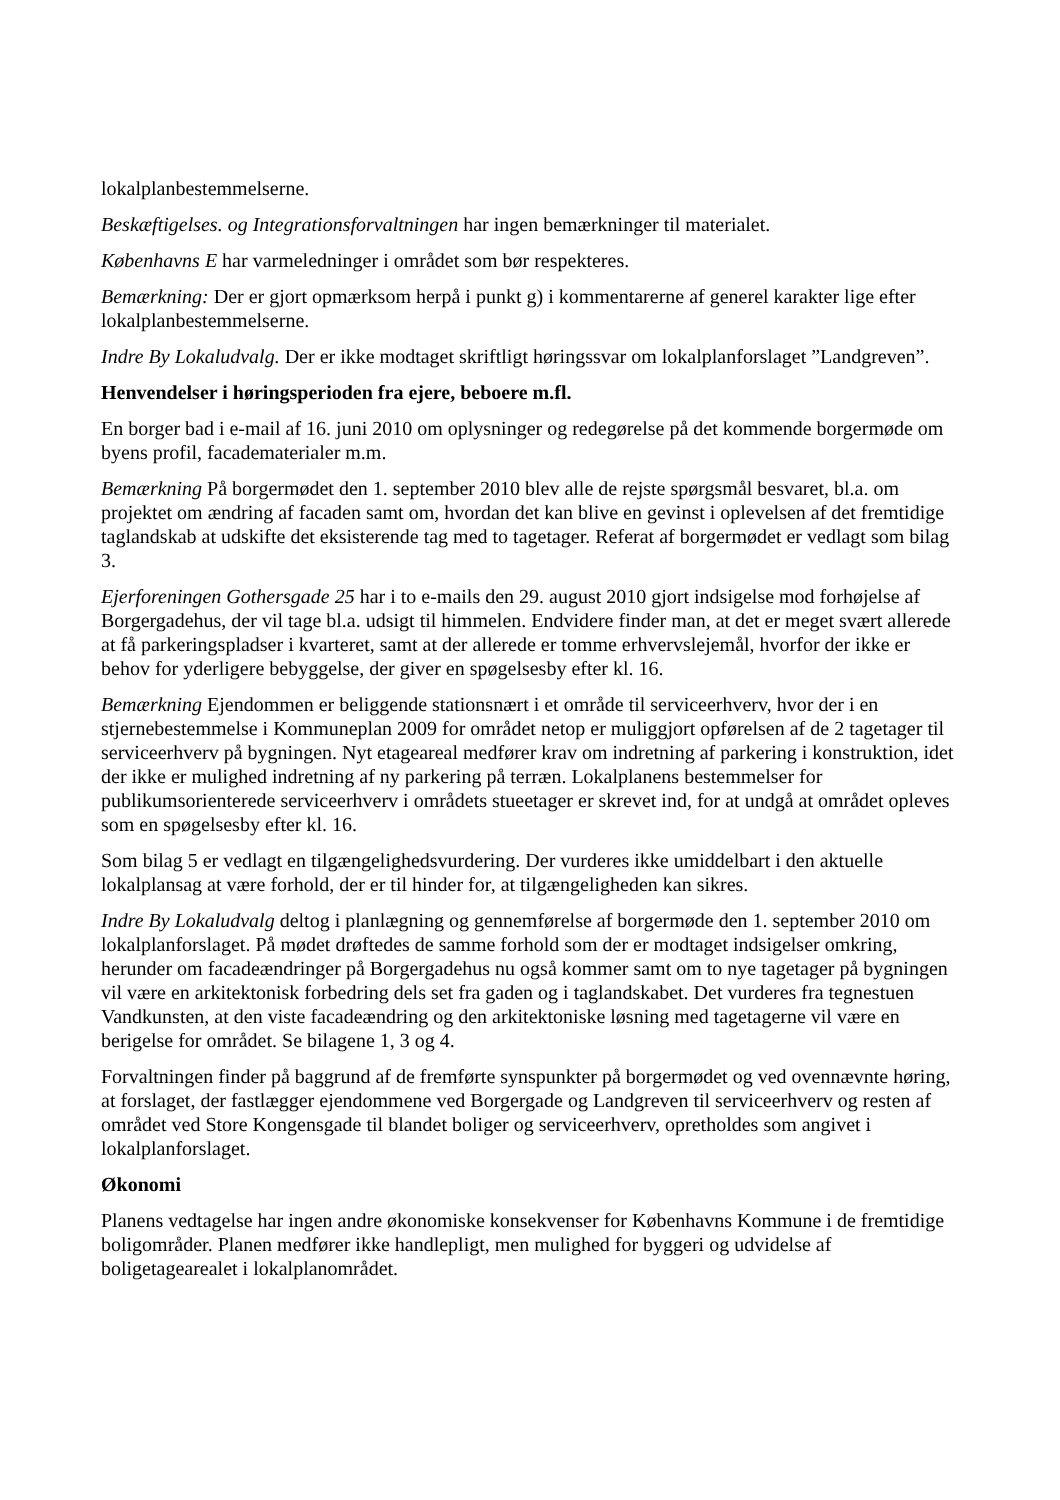lokalplanbestemmelserne.
Beskæftigelses. og Integrationsforvaltningen har ingen bemærkninger til materialet.
Københavns E har varmeledninger i området som bør respekteres.
Bemærkning: Der er gjort opmærksom herpå i punkt g) i kommentarerne af generel karakter lige efter lokalplanbestemmelserne.
Indre By Lokaludvalg. Der er ikke modtaget skriftligt høringssvar om lokalplanforslaget ”Landgreven”.
Henvendelser i høringsperioden fra ejere, beboere m.fl.
En borger bad i e-mail af 16. juni 2010 om oplysninger og redegørelse på det kommende borgermøde om byens profil, facadematerialer m.m.
Bemærkning På borgermødet den 1. september 2010 blev alle de rejste spørgsmål besvaret, bl.a. om projektet om ændring af facaden samt om, hvordan det kan blive en gevinst i oplevelsen af det fremtidige taglandskab at udskifte det eksisterende tag med to tagetager. Referat af borgermødet er vedlagt som bilag 3.
Ejerforeningen Gothersgade 25 har i to e-mails den 29. august 2010 gjort indsigelse mod forhøjelse af Borgergadehus, der vil tage bl.a. udsigt til himmelen. Endvidere finder man, at det er meget svært allerede at få parkeringspladser i kvarteret, samt at der allerede er tomme erhvervslejemål, hvorfor der ikke er behov for yderligere bebyggelse, der giver en spøgelsesby efter kl. 16.
Bemærkning Ejendommen er beliggende stationsnært i et område til serviceerhverv, hvor der i en stjernebestemmelse i Kommuneplan 2009 for området netop er muliggjort opførelsen af de 2 tagetager til serviceerhverv på bygningen. Nyt etageareal medfører krav om indretning af parkering i konstruktion, idet der ikke er mulighed indretning af ny parkering på terræn. Lokalplanens bestemmelser for publikumsorienterede serviceerhverv i områdets stueetager er skrevet ind, for at undgå at området opleves som en spøgelsesby efter kl. 16.
Som bilag 5 er vedlagt en tilgængelighedsvurdering. Der vurderes ikke umiddelbart i den aktuelle lokalplansag at være forhold, der er til hinder for, at tilgængeligheden kan sikres.
Indre By Lokaludvalg deltog i planlægning og gennemførelse af borgermøde den 1. september 2010 om lokalplanforslaget. På mødet drøftedes de samme forhold som der er modtaget indsigelser omkring, herunder om facadeændringer på Borgergadehus nu også kommer samt om to nye tagetager på bygningen vil være en arkitektonisk forbedring dels set fra gaden og i taglandskabet. Det vurderes fra tegnestuen Vandkunsten, at den viste facadeændring og den arkitektoniske løsning med tagetagerne vil være en berigelse for området. Se bilagene 1, 3 og 4.
Forvaltningen finder på baggrund af de fremførte synspunkter på borgermødet og ved ovennævnte høring, at forslaget, der fastlægger ejendommene ved Borgergade og Landgreven til serviceerhverv og resten af området ved Store Kongensgade til blandet boliger og serviceerhverv, opretholdes som angivet i lokalplanforslaget.
Økonomi
Planens vedtagelse har ingen andre økonomiske konsekvenser for Københavns Kommune i de fremtidige boligområder. Planen medfører ikke handlepligt, men mulighed for byggeri og udvidelse af boligetagearealet i lokalplanområdet.